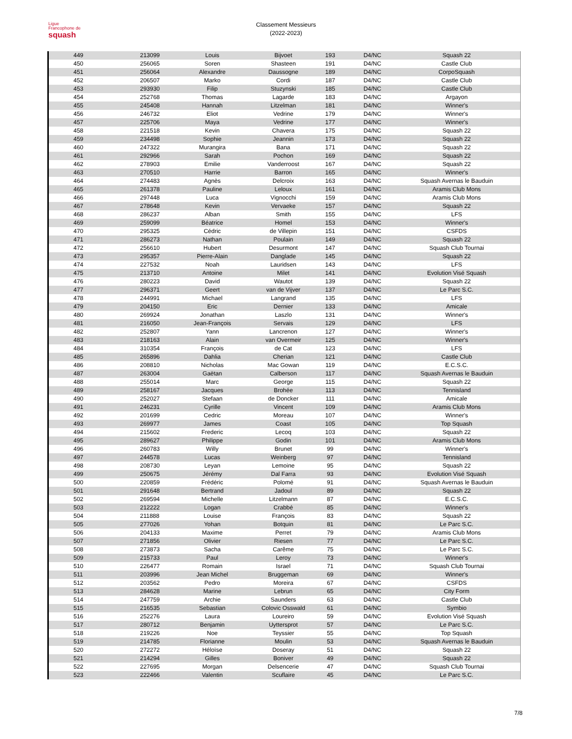Ligue
Francophone de
squash
Classement Messieurs
(2022-2023)
| 449 | 213099 | Louis | Bijvoet | 193 | D4/NC | Squash 22 |
| 450 | 256065 | Soren | Shasteen | 191 | D4/NC | Castle Club |
| 451 | 256064 | Alexandre | Daussogne | 189 | D4/NC | CorpoSquash |
| 452 | 206507 | Marko | Cordi | 187 | D4/NC | Castle Club |
| 453 | 293930 | Filip | Stuzynski | 185 | D4/NC | Castle Club |
| 454 | 252768 | Thomas | Lagarde | 183 | D4/NC | Argayon |
| 455 | 245408 | Hannah | Litzelman | 181 | D4/NC | Winner's |
| 456 | 246732 | Eliot | Vedrine | 179 | D4/NC | Winner's |
| 457 | 225706 | Maya | Vedrine | 177 | D4/NC | Winner's |
| 458 | 221518 | Kevin | Chavera | 175 | D4/NC | Squash 22 |
| 459 | 234498 | Sophie | Jeannin | 173 | D4/NC | Squash 22 |
| 460 | 247322 | Murangira | Bana | 171 | D4/NC | Squash 22 |
| 461 | 292966 | Sarah | Pochon | 169 | D4/NC | Squash 22 |
| 462 | 278903 | Emilie | Vanderroost | 167 | D4/NC | Squash 22 |
| 463 | 270510 | Harrie | Barron | 165 | D4/NC | Winner's |
| 464 | 274483 | Agnès | Delcroix | 163 | D4/NC | Squash Avernas le Bauduin |
| 465 | 261378 | Pauline | Leloux | 161 | D4/NC | Aramis Club Mons |
| 466 | 297448 | Luca | Vignocchi | 159 | D4/NC | Aramis Club Mons |
| 467 | 278648 | Kevin | Vervaeke | 157 | D4/NC | Squash 22 |
| 468 | 286237 | Alban | Smith | 155 | D4/NC | LFS |
| 469 | 259099 | Béatrice | Homel | 153 | D4/NC | Winner's |
| 470 | 295325 | Cédric | de Villepin | 151 | D4/NC | CSFDS |
| 471 | 286273 | Nathan | Poulain | 149 | D4/NC | Squash 22 |
| 472 | 256610 | Hubert | Desurmont | 147 | D4/NC | Squash Club Tournai |
| 473 | 295357 | Pierre-Alain | Danglade | 145 | D4/NC | Squash 22 |
| 474 | 227532 | Noah | Lauridsen | 143 | D4/NC | LFS |
| 475 | 213710 | Antoine | Milet | 141 | D4/NC | Evolution Visé Squash |
| 476 | 280223 | David | Wautot | 139 | D4/NC | Squash 22 |
| 477 | 296371 | Geert | van de Vijver | 137 | D4/NC | Le Parc S.C. |
| 478 | 244991 | Michael | Langrand | 135 | D4/NC | LFS |
| 479 | 204150 | Eric | Dernier | 133 | D4/NC | Amicale |
| 480 | 269924 | Jonathan | Laszlo | 131 | D4/NC | Winner's |
| 481 | 216050 | Jean-François | Servais | 129 | D4/NC | LFS |
| 482 | 252807 | Yann | Lancrenon | 127 | D4/NC | Winner's |
| 483 | 218163 | Alain | van Overmeir | 125 | D4/NC | Winner's |
| 484 | 310354 | François | de Cat | 123 | D4/NC | LFS |
| 485 | 265896 | Dahlia | Cherian | 121 | D4/NC | Castle Club |
| 486 | 208810 | Nicholas | Mac Gowan | 119 | D4/NC | E.C.S.C. |
| 487 | 263004 | Gaëtan | Calberson | 117 | D4/NC | Squash Avernas le Bauduin |
| 488 | 255014 | Marc | George | 115 | D4/NC | Squash 22 |
| 489 | 258167 | Jacques | Brohée | 113 | D4/NC | Tennisland |
| 490 | 252027 | Stefaan | de Doncker | 111 | D4/NC | Amicale |
| 491 | 246231 | Cyrille | Vincent | 109 | D4/NC | Aramis Club Mons |
| 492 | 201699 | Cedric | Moreau | 107 | D4/NC | Winner's |
| 493 | 269977 | James | Coast | 105 | D4/NC | Top Squash |
| 494 | 215602 | Frederic | Lecoq | 103 | D4/NC | Squash 22 |
| 495 | 289627 | Philippe | Godin | 101 | D4/NC | Aramis Club Mons |
| 496 | 260783 | Willy | Brunet | 99 | D4/NC | Winner's |
| 497 | 244578 | Lucas | Weinberg | 97 | D4/NC | Tennisland |
| 498 | 208730 | Leyan | Lemoine | 95 | D4/NC | Squash 22 |
| 499 | 250675 | Jérémy | Dal Farra | 93 | D4/NC | Evolution Visé Squash |
| 500 | 220859 | Frédéric | Polomé | 91 | D4/NC | Squash Avernas le Bauduin |
| 501 | 291648 | Bertrand | Jadoul | 89 | D4/NC | Squash 22 |
| 502 | 269594 | Michelle | Litzelmann | 87 | D4/NC | E.C.S.C. |
| 503 | 212222 | Logan | Crabbé | 85 | D4/NC | Winner's |
| 504 | 211888 | Louise | François | 83 | D4/NC | Squash 22 |
| 505 | 277026 | Yohan | Botquin | 81 | D4/NC | Le Parc S.C. |
| 506 | 204133 | Maxime | Perret | 79 | D4/NC | Aramis Club Mons |
| 507 | 271856 | Olivier | Riesen | 77 | D4/NC | Le Parc S.C. |
| 508 | 273873 | Sacha | Carême | 75 | D4/NC | Le Parc S.C. |
| 509 | 215733 | Paul | Leroy | 73 | D4/NC | Winner's |
| 510 | 226477 | Romain | Israel | 71 | D4/NC | Squash Club Tournai |
| 511 | 203996 | Jean Michel | Bruggeman | 69 | D4/NC | Winner's |
| 512 | 203562 | Pedro | Moreira | 67 | D4/NC | CSFDS |
| 513 | 284628 | Marine | Lebrun | 65 | D4/NC | City Form |
| 514 | 247759 | Archie | Saunders | 63 | D4/NC | Castle Club |
| 515 | 216535 | Sebastian | Colovic Osswald | 61 | D4/NC | Symbio |
| 516 | 252276 | Laura | Loureiro | 59 | D4/NC | Evolution Visé Squash |
| 517 | 280712 | Benjamin | Uyttersprot | 57 | D4/NC | Le Parc S.C. |
| 518 | 219226 | Noe | Teyssier | 55 | D4/NC | Top Squash |
| 519 | 214785 | Florianne | Moulin | 53 | D4/NC | Squash Avernas le Bauduin |
| 520 | 272272 | Héloïse | Doseray | 51 | D4/NC | Squash 22 |
| 521 | 214294 | Gilles | Boniver | 49 | D4/NC | Squash 22 |
| 522 | 227695 | Morgan | Delsencerie | 47 | D4/NC | Squash Club Tournai |
| 523 | 222466 | Valentin | Scuflaire | 45 | D4/NC | Le Parc S.C. |
7/8